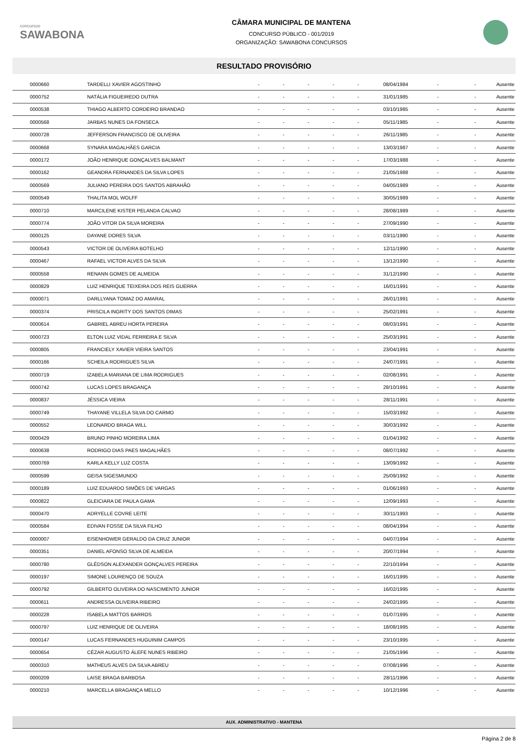concursos
SAWABONA
CÂMARA MUNICIPAL DE MANTENA
CONCURSO PÚBLICO - 001/2019
ORGANIZAÇÃO: SAWABONA CONCURSOS
RESULTADO PROVISÓRIO
| 0000660 | TARDELLI XAVIER AGOSTINHO | - | - | - | - | - | 08/04/1984 | - | - | Ausente |
| 0000752 | NATÁLIA FIGUEIREDO DUTRA | - | - | - | - | - | 31/01/1985 | - | - | Ausente |
| 0000538 | THIAGO ALBERTO CORDEIRO BRANDAO | - | - | - | - | - | 03/10/1985 | - | - | Ausente |
| 0000568 | JARBAS NUNES DA FONSECA | - | - | - | - | - | 05/11/1985 | - | - | Ausente |
| 0000728 | JEFFERSON FRANCISCO DE OLIVEIRA | - | - | - | - | - | 26/11/1985 | - | - | Ausente |
| 0000668 | SYNARA MAGALHÃES GARCIA | - | - | - | - | - | 13/03/1987 | - | - | Ausente |
| 0000172 | JOÃO HENRIQUE GONÇALVES BALMANT | - | - | - | - | - | 17/03/1988 | - | - | Ausente |
| 0000162 | GEANDRA FERNANDES DA SILVA LOPES | - | - | - | - | - | 21/05/1988 | - | - | Ausente |
| 0000569 | JULIANO PEREIRA DOS SANTOS ABRAHÃO | - | - | - | - | - | 04/05/1989 | - | - | Ausente |
| 0000549 | THALITA MOL WOLFF | - | - | - | - | - | 30/05/1989 | - | - | Ausente |
| 0000710 | MARCILENE KISTER PELANDA CALVAO | - | - | - | - | - | 28/08/1989 | - | - | Ausente |
| 0000774 | JOÃO VITOR DA SILVA MOREIRA | - | - | - | - | - | 27/09/1990 | - | - | Ausente |
| 0000125 | DAYANE DORES SILVA | - | - | - | - | - | 03/11/1990 | - | - | Ausente |
| 0000543 | VICTOR DE OLIVEIRA BOTELHO | - | - | - | - | - | 12/11/1990 | - | - | Ausente |
| 0000467 | RAFAEL VICTOR ALVES DA SILVA | - | - | - | - | - | 13/12/1990 | - | - | Ausente |
| 0000558 | RENANN GOMES DE ALMEIDA | - | - | - | - | - | 31/12/1990 | - | - | Ausente |
| 0000829 | LUIZ HENRIQUE TEIXEIRA DOS REIS GUERRA | - | - | - | - | - | 16/01/1991 | - | - | Ausente |
| 0000071 | DARLLYANA TOMAZ DO AMARAL | - | - | - | - | - | 26/01/1991 | - | - | Ausente |
| 0000374 | PRISCILA INGRITY DOS SANTOS DIMAS | - | - | - | - | - | 25/02/1991 | - | - | Ausente |
| 0000614 | GABRIEL ABREU HORTA PEREIRA | - | - | - | - | - | 08/03/1991 | - | - | Ausente |
| 0000723 | ELTON LUIZ VIDAL FERREIRA E SILVA | - | - | - | - | - | 25/03/1991 | - | - | Ausente |
| 0000805 | FRANCIELY XAVIER VIEIRA SANTOS | - | - | - | - | - | 23/04/1991 | - | - | Ausente |
| 0000166 | SCHEILA RODRIGUES SILVA | - | - | - | - | - | 24/07/1991 | - | - | Ausente |
| 0000719 | IZABELA MARIANA DE LIMA RODRIGUES | - | - | - | - | - | 02/08/1991 | - | - | Ausente |
| 0000742 | LUCAS LOPES BRAGANÇA | - | - | - | - | - | 28/10/1991 | - | - | Ausente |
| 0000837 | JÉSSICA VIEIRA | - | - | - | - | - | 28/11/1991 | - | - | Ausente |
| 0000749 | THAYANE VILLELA SILVA DO CARMO | - | - | - | - | - | 15/03/1992 | - | - | Ausente |
| 0000552 | LEONARDO BRAGA WILL | - | - | - | - | - | 30/03/1992 | - | - | Ausente |
| 0000429 | BRUNO PINHO MOREIRA LIMA | - | - | - | - | - | 01/04/1992 | - | - | Ausente |
| 0000638 | RODRIGO DIAS PAES MAGALHÃES | - | - | - | - | - | 08/07/1992 | - | - | Ausente |
| 0000769 | KARLA KELLY LUZ COSTA | - | - | - | - | - | 13/09/1992 | - | - | Ausente |
| 0000599 | GEISA SIGESMUNDO | - | - | - | - | - | 25/09/1992 | - | - | Ausente |
| 0000189 | LUIZ EDUARDO SIMÕES DE VARGAS | - | - | - | - | - | 01/06/1993 | - | - | Ausente |
| 0000822 | GLEICIARA DE PAULA GAMA | - | - | - | - | - | 12/09/1993 | - | - | Ausente |
| 0000470 | ADRYELLE COVRE LEITE | - | - | - | - | - | 30/11/1993 | - | - | Ausente |
| 0000584 | EDIVAN FOSSE DA SILVA FILHO | - | - | - | - | - | 08/04/1994 | - | - | Ausente |
| 0000007 | EISENHOWER GERALDO DA CRUZ JUNIOR | - | - | - | - | - | 04/07/1994 | - | - | Ausente |
| 0000351 | DANIEL AFONSO SILVA DE ALMEIDA | - | - | - | - | - | 20/07/1994 | - | - | Ausente |
| 0000780 | GLÉDSON ALEXANDER GONÇALVES PEREIRA | - | - | - | - | - | 22/10/1994 | - | - | Ausente |
| 0000197 | SIMONE LOURENÇO DE SOUZA | - | - | - | - | - | 16/01/1995 | - | - | Ausente |
| 0000792 | GILBERTO OLIVEIRA DO NASCIMENTO JUNIOR | - | - | - | - | - | 16/02/1995 | - | - | Ausente |
| 0000611 | ANDRESSA OLIVEIRA RIBEIRO | - | - | - | - | - | 24/02/1995 | - | - | Ausente |
| 0000228 | ISABELA MATTOS BARROS | - | - | - | - | - | 01/07/1995 | - | - | Ausente |
| 0000797 | LUIZ HENRIQUE DE OLIVEIRA | - | - | - | - | - | 18/08/1995 | - | - | Ausente |
| 0000147 | LUCAS FERNANDES HUGUINIM CAMPOS | - | - | - | - | - | 23/10/1995 | - | - | Ausente |
| 0000654 | CÉZAR AUGUSTO ÁLEFE NUNES RIBEIRO | - | - | - | - | - | 21/05/1996 | - | - | Ausente |
| 0000310 | MATHEUS ALVES DA SILVA ABREU | - | - | - | - | - | 07/08/1996 | - | - | Ausente |
| 0000209 | LAISE BRAGA BARBOSA | - | - | - | - | - | 28/11/1996 | - | - | Ausente |
| 0000210 | MARCELLA BRAGANÇA MELLO | - | - | - | - | - | 10/12/1996 | - | - | Ausente |
AUX. ADMINISTRATIVO - MANTENA
Página 2 de 8